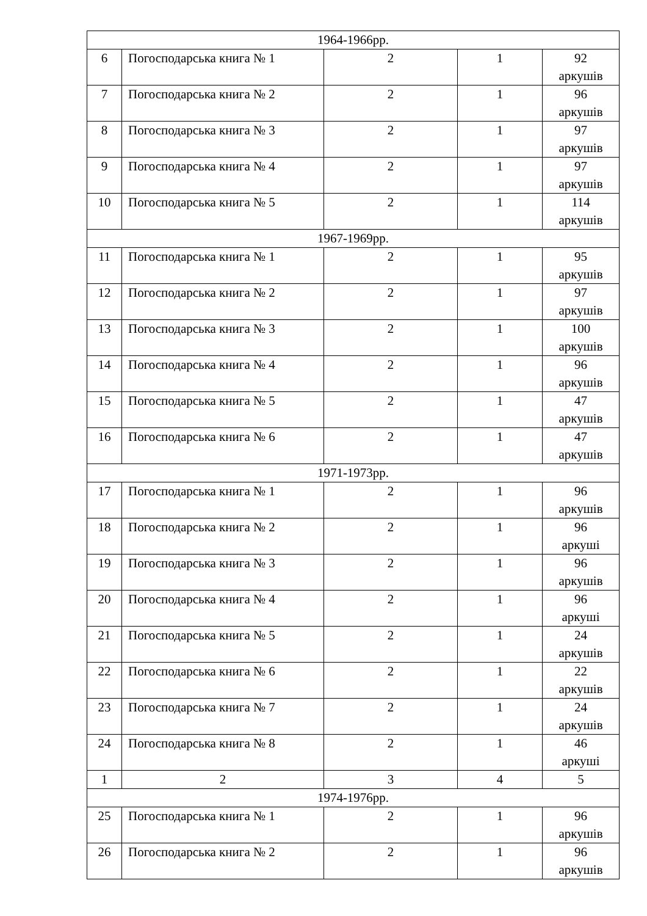| 1964-1966рр. | | | | |
| 6 | Погосподарська книга № 1 | 2 | 1 | 92 аркушів |
| 7 | Погосподарська книга № 2 | 2 | 1 | 96 аркушів |
| 8 | Погосподарська книга № 3 | 2 | 1 | 97 аркушів |
| 9 | Погосподарська книга № 4 | 2 | 1 | 97 аркушів |
| 10 | Погосподарська книга № 5 | 2 | 1 | 114 аркушів |
| 1967-1969рр. | | | | |
| 11 | Погосподарська книга № 1 | 2 | 1 | 95 аркушів |
| 12 | Погосподарська книга № 2 | 2 | 1 | 97 аркушів |
| 13 | Погосподарська книга № 3 | 2 | 1 | 100 аркушів |
| 14 | Погосподарська книга № 4 | 2 | 1 | 96 аркушів |
| 15 | Погосподарська книга № 5 | 2 | 1 | 47 аркушів |
| 16 | Погосподарська книга № 6 | 2 | 1 | 47 аркушів |
| 1971-1973рр. | | | | |
| 17 | Погосподарська книга № 1 | 2 | 1 | 96 аркушів |
| 18 | Погосподарська книга № 2 | 2 | 1 | 96 аркуші |
| 19 | Погосподарська книга № 3 | 2 | 1 | 96 аркушів |
| 20 | Погосподарська книга № 4 | 2 | 1 | 96 аркуші |
| 21 | Погосподарська книга № 5 | 2 | 1 | 24 аркушів |
| 22 | Погосподарська книга № 6 | 2 | 1 | 22 аркушів |
| 23 | Погосподарська книга № 7 | 2 | 1 | 24 аркушів |
| 24 | Погосподарська книга № 8 | 2 | 1 | 46 аркуші |
| 1 | 2 | 3 | 4 | 5 |
| 1974-1976рр. | | | | |
| 25 | Погосподарська книга № 1 | 2 | 1 | 96 аркушів |
| 26 | Погосподарська книга № 2 | 2 | 1 | 96 аркушів |